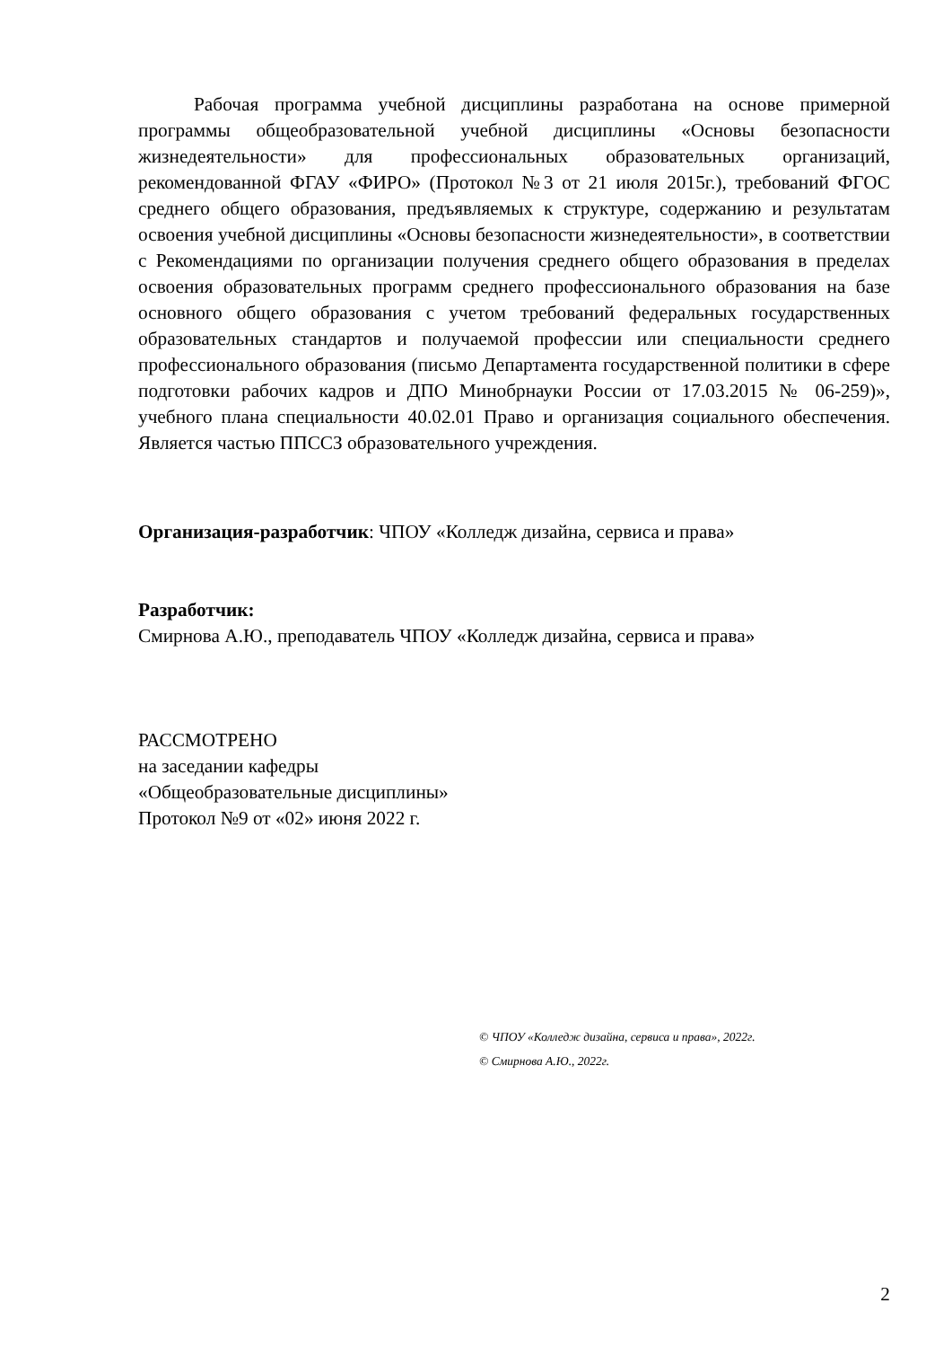Рабочая программа учебной дисциплины разработана на основе примерной программы общеобразовательной учебной дисциплины «Основы безопасности жизнедеятельности» для профессиональных образовательных организаций, рекомендованной ФГАУ «ФИРО» (Протокол №3 от 21 июля 2015г.), требований ФГОС среднего общего образования, предъявляемых к структуре, содержанию и результатам освоения учебной дисциплины «Основы безопасности жизнедеятельности», в соответствии с Рекомендациями по организации получения среднего общего образования в пределах освоения образовательных программ среднего профессионального образования на базе основного общего образования с учетом требований федеральных государственных образовательных стандартов и получаемой профессии или специальности среднего профессионального образования (письмо Департамента государственной политики в сфере подготовки рабочих кадров и ДПО Минобрнауки России от 17.03.2015 № 06-259)», учебного плана специальности 40.02.01 Право и организация социального обеспечения. Является частью ППССЗ образовательного учреждения.
Организация-разработчик: ЧПОУ «Колледж дизайна, сервиса и права»
Разработчик:
Смирнова А.Ю., преподаватель ЧПОУ «Колледж дизайна, сервиса и права»
РАССМОТРЕНО
на заседании кафедры
«Общеобразовательные дисциплины»
Протокол №9 от «02» июня 2022 г.
© ЧПОУ «Колледж дизайна, сервиса и права», 2022г.
© Смирнова А.Ю., 2022г.
2